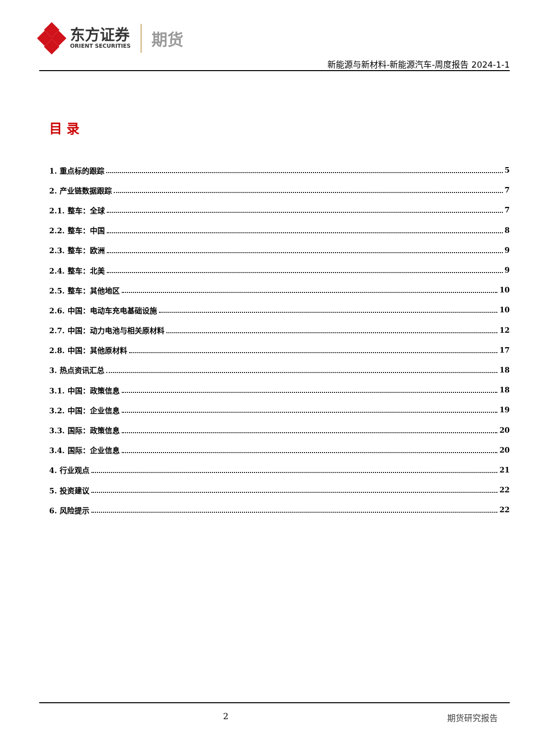东方证券
ORIENT SECURITIES
期货
新能源与新材料-新能源汽车-周度报告 2024-1-1
目 录
1. 重点标的跟踪 5
2. 产业链数据跟踪 7
2.1. 整车：全球 7
2.2. 整车：中国 8
2.3. 整车：欧洲 9
2.4. 整车：北美 9
2.5. 整车：其他地区 10
2.6. 中国：电动车充电基础设施 10
2.7. 中国：动力电池与相关原材料 12
2.8. 中国：其他原材料 17
3. 热点资讯汇总 18
3.1. 中国：政策信息 18
3.2. 中国：企业信息 19
3.3. 国际：政策信息 20
3.4. 国际：企业信息 20
4. 行业观点 21
5. 投资建议 22
6. 风险提示 22
2 期货研究报告